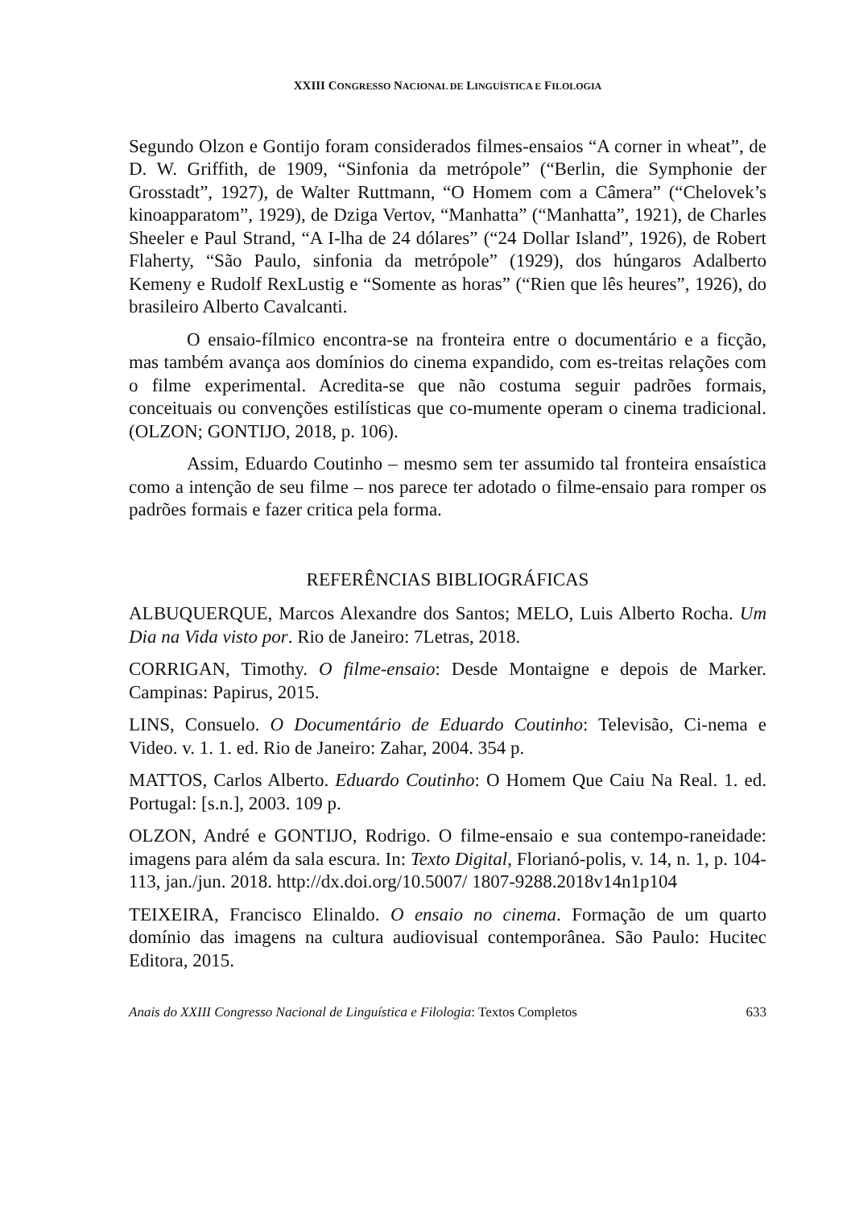XXIII CONGRESSO NACIONAL DE LINGUÍSTICA E FILOLOGIA
Segundo Olzon e Gontijo foram considerados filmes-ensaios “A corner in wheat”, de D. W. Griffith, de 1909, “Sinfonia da metrópole” (“Berlin, die Symphonie der Grosstadt”, 1927), de Walter Ruttmann, “O Homem com a Câmera” (“Chelovek’s kinoapparatom”, 1929), de Dziga Vertov, “Manhatta” (“Manhatta”, 1921), de Charles Sheeler e Paul Strand, “A I-lha de 24 dólares” (“24 Dollar Island”, 1926), de Robert Flaherty, “São Paulo, sinfonia da metrópole” (1929), dos húngaros Adalberto Kemeny e Rudolf RexLustig e “Somente as horas” (“Rien que lês heures”, 1926), do brasileiro Alberto Cavalcanti.
O ensaio-fílmico encontra-se na fronteira entre o documentário e a ficção, mas também avança aos domínios do cinema expandido, com es-treitas relações com o filme experimental. Acredita-se que não costuma seguir padrões formais, conceituais ou convenções estilísticas que co-mumente operam o cinema tradicional. (OLZON; GONTIJO, 2018, p. 106).
Assim, Eduardo Coutinho – mesmo sem ter assumido tal fronteira ensaística como a intenção de seu filme – nos parece ter adotado o filme-ensaio para romper os padrões formais e fazer critica pela forma.
REFERÊNCIAS BIBLIOGRÁFICAS
ALBUQUERQUE, Marcos Alexandre dos Santos; MELO, Luis Alberto Rocha. Um Dia na Vida visto por. Rio de Janeiro: 7Letras, 2018.
CORRIGAN, Timothy. O filme-ensaio: Desde Montaigne e depois de Marker. Campinas: Papirus, 2015.
LINS, Consuelo. O Documentário de Eduardo Coutinho: Televisão, Ci-nema e Video. v. 1. 1. ed. Rio de Janeiro: Zahar, 2004. 354 p.
MATTOS, Carlos Alberto. Eduardo Coutinho: O Homem Que Caiu Na Real. 1. ed. Portugal: [s.n.], 2003. 109 p.
OLZON, André e GONTIJO, Rodrigo. O filme-ensaio e sua contempo-raneidade: imagens para além da sala escura. In: Texto Digital, Florianó-polis, v. 14, n. 1, p. 104-113, jan./jun. 2018. http://dx.doi.org/10.5007/ 1807-9288.2018v14n1p104
TEIXEIRA, Francisco Elinaldo. O ensaio no cinema. Formação de um quarto domínio das imagens na cultura audiovisual contemporânea. São Paulo: Hucitec Editora, 2015.
Anais do XXIII Congresso Nacional de Linguística e Filologia: Textos Completos 633